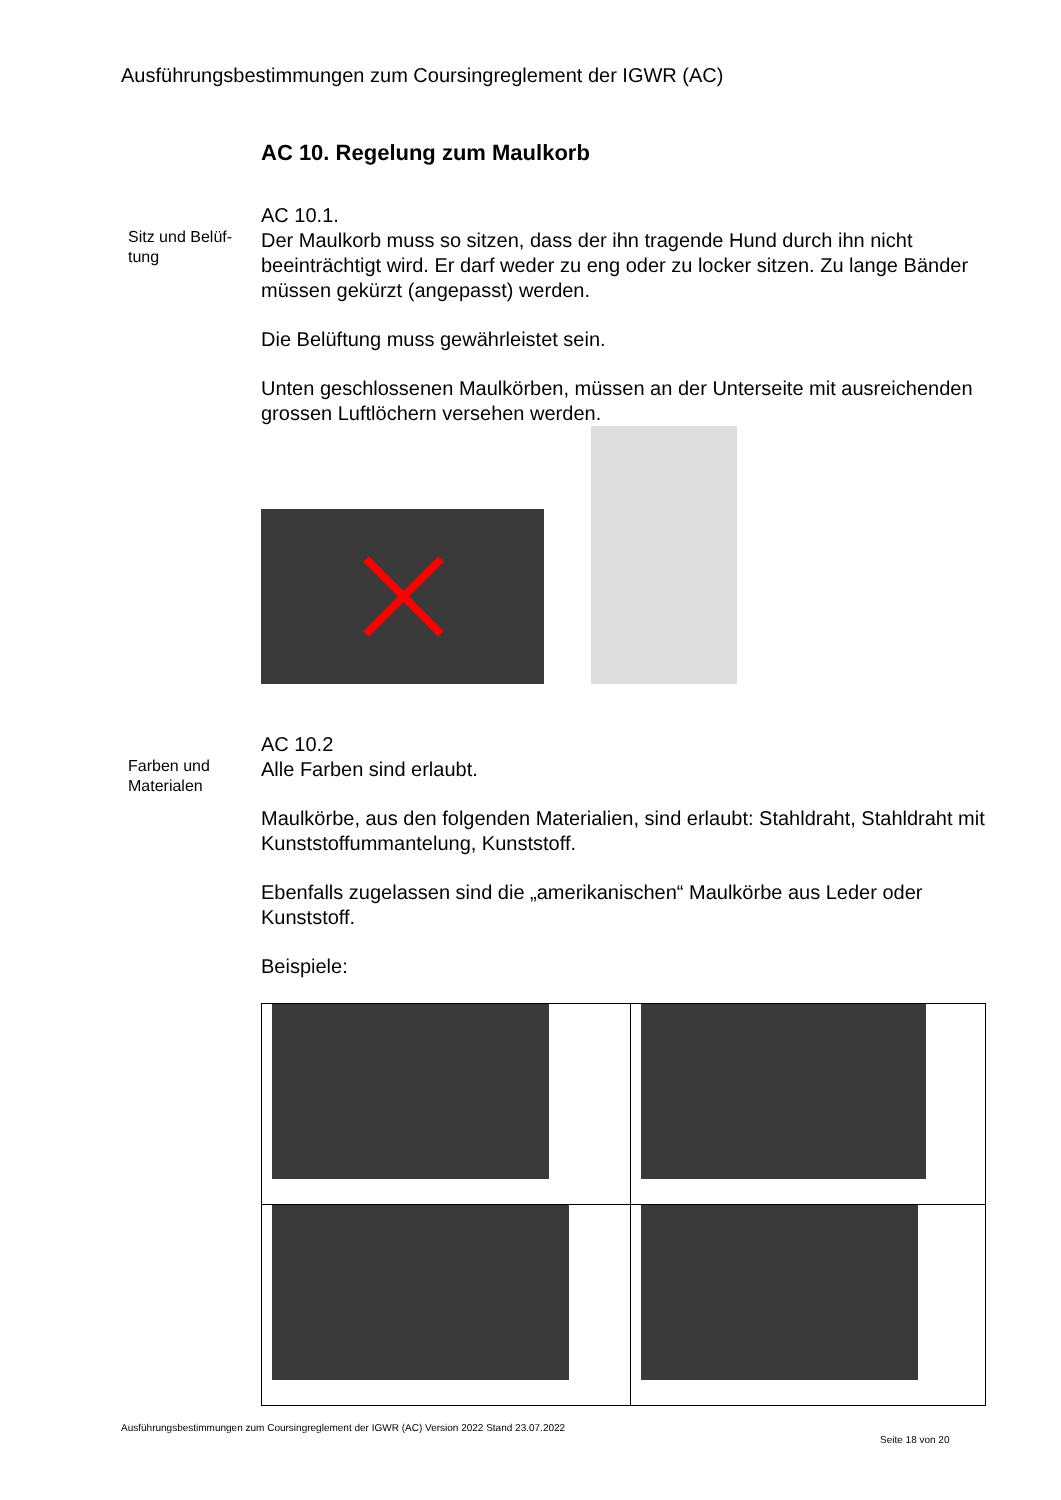Ausführungsbestimmungen zum Coursingreglement der IGWR (AC)
AC 10. Regelung zum Maulkorb
Sitz und Belüf-
tung
AC 10.1.
Der Maulkorb muss so sitzen, dass der ihn tragende Hund durch ihn nicht beeinträchtigt wird. Er darf weder zu eng oder zu locker sitzen. Zu lange Bänder müssen gekürzt (angepasst) werden.
Die Belüftung muss gewährleistet sein.
Unten geschlossenen Maulkörben, müssen an der Unterseite mit ausreichenden grossen Luftlöchern versehen werden.
Farben und
Materialen
AC 10.2
Alle Farben sind erlaubt.
Maulkörbe, aus den folgenden Materialien, sind erlaubt: Stahldraht, Stahldraht mit Kunststoffummantelung, Kunststoff.
Ebenfalls zugelassen sind die „amerikanischen“ Maulkörbe aus Leder oder Kunststoff.
Beispiele:
Ausführungsbestimmungen zum Coursingreglement der IGWR (AC) Version 2022 Stand 23.07.2022
Seite 18 von 20